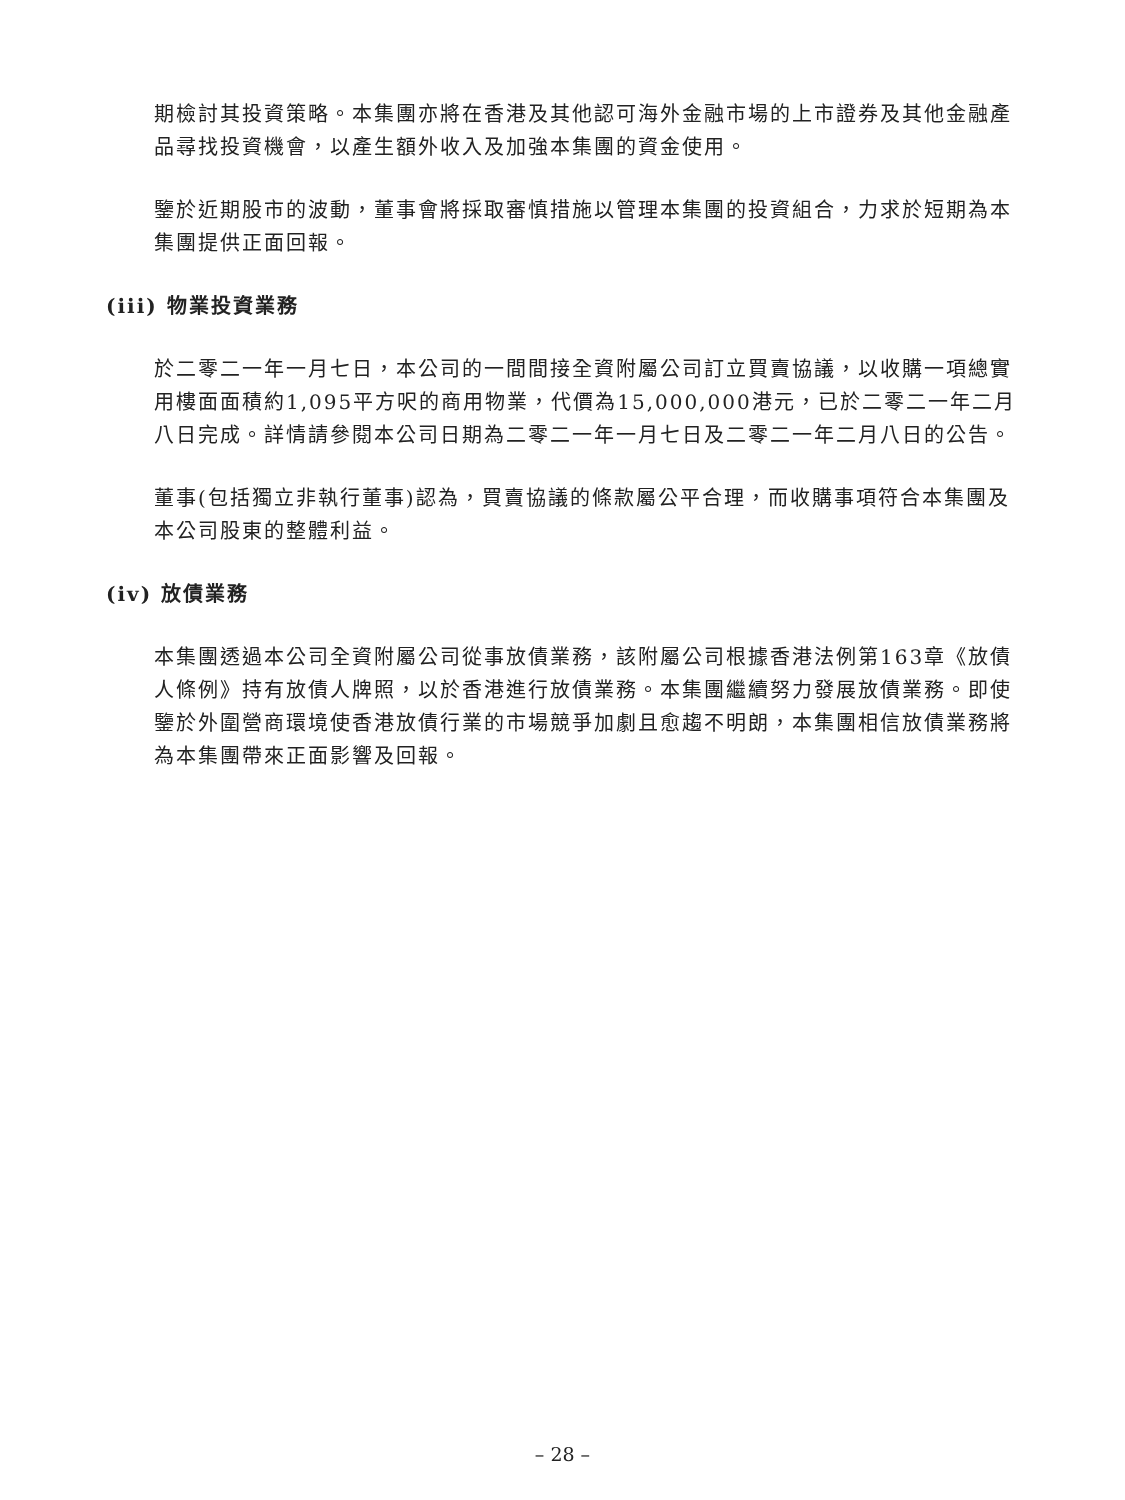期檢討其投資策略。本集團亦將在香港及其他認可海外金融市場的上市證券及其他金融產品尋找投資機會，以產生額外收入及加強本集團的資金使用。
鑒於近期股市的波動，董事會將採取審慎措施以管理本集團的投資組合，力求於短期為本集團提供正面回報。
(iii) 物業投資業務
於二零二一年一月七日，本公司的一間間接全資附屬公司訂立買賣協議，以收購一項總實用樓面面積約1,095平方呎的商用物業，代價為15,000,000港元，已於二零二一年二月八日完成。詳情請參閱本公司日期為二零二一年一月七日及二零二一年二月八日的公告。
董事(包括獨立非執行董事)認為，買賣協議的條款屬公平合理，而收購事項符合本集團及本公司股東的整體利益。
(iv) 放債業務
本集團透過本公司全資附屬公司從事放債業務，該附屬公司根據香港法例第163章《放債人條例》持有放債人牌照，以於香港進行放債業務。本集團繼續努力發展放債業務。即使鑒於外圍營商環境使香港放債行業的市場競爭加劇且愈趨不明朗，本集團相信放債業務將為本集團帶來正面影響及回報。
– 28 –